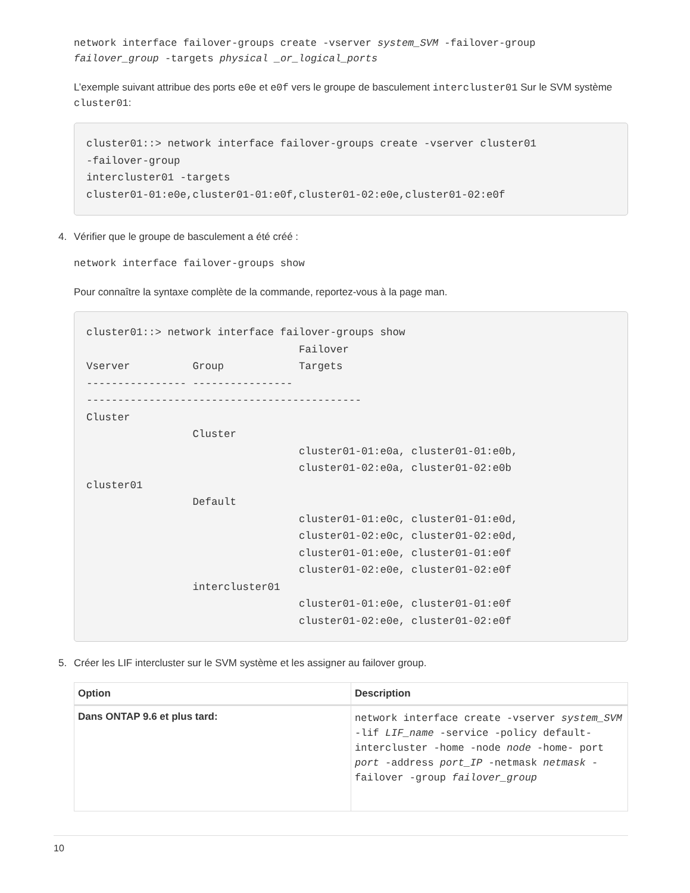network interface failover-groups create -vserver system_SVM -failover-group
failover_group -targets physical _or_logical_ports
L’exemple suivant attribue des ports e0e et e0f vers le groupe de basculement intercluster01 Sur le SVM système cluster01:
cluster01::> network interface failover-groups create -vserver cluster01
-failover-group
intercluster01 -targets
cluster01-01:e0e,cluster01-01:e0f,cluster01-02:e0e,cluster01-02:e0f
4. Vérifier que le groupe de basculement a été créé :
network interface failover-groups show
Pour connaître la syntaxe complète de la commande, reportez-vous à la page man.
cluster01::> network interface failover-groups show
                                  Failover
Vserver          Group            Targets
---------------- ----------------
--------------------------------------------
Cluster
                 Cluster
                                  cluster01-01:e0a, cluster01-01:e0b,
                                  cluster01-02:e0a, cluster01-02:e0b
cluster01
                 Default
                                  cluster01-01:e0c, cluster01-01:e0d,
                                  cluster01-02:e0c, cluster01-02:e0d,
                                  cluster01-01:e0e, cluster01-01:e0f
                                  cluster01-02:e0e, cluster01-02:e0f
                 intercluster01
                                  cluster01-01:e0e, cluster01-01:e0f
                                  cluster01-02:e0e, cluster01-02:e0f
5. Créer les LIF intercluster sur le SVM système et les assigner au failover group.
| Option | Description |
| --- | --- |
| Dans ONTAP 9.6 et plus tard: | network interface create -vserver system_SVM -lif LIF_name -service -policy default-intercluster -home -node node -home- port port -address port_IP -netmask netmask -failover -group failover_group |
10